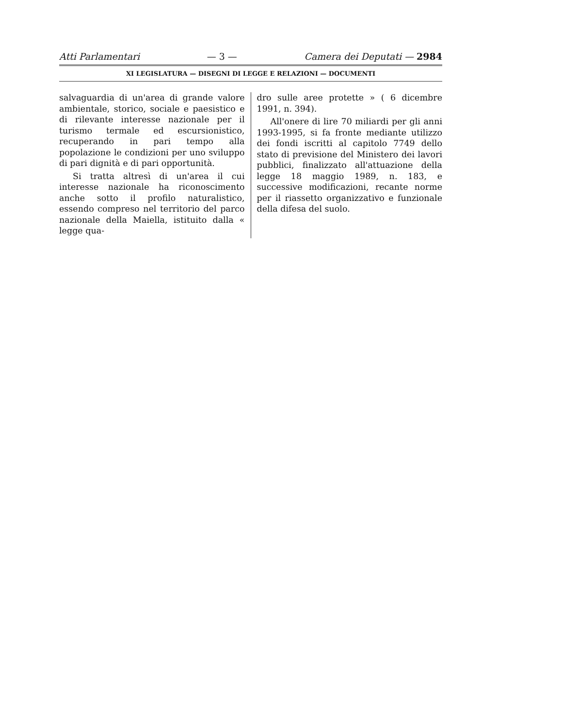Atti Parlamentari — 3 — Camera dei Deputati — 2984
XI LEGISLATURA — DISEGNI DI LEGGE E RELAZIONI — DOCUMENTI
salvaguardia di un'area di grande valore ambientale, storico, sociale e paesistico e di rilevante interesse nazionale per il turismo termale ed escursionistico, recuperando in pari tempo alla popolazione le condizioni per uno sviluppo di pari dignità e di pari opportunità.
Si tratta altresì di un'area il cui interesse nazionale ha riconoscimento anche sotto il profilo naturalistico, essendo compreso nel territorio del parco nazionale della Maiella, istituito dalla « legge qua-
dro sulle aree protette » ( 6 dicembre 1991, n. 394).
All'onere di lire 70 miliardi per gli anni 1993-1995, si fa fronte mediante utilizzo dei fondi iscritti al capitolo 7749 dello stato di previsione del Ministero dei lavori pubblici, finalizzato all'attuazione della legge 18 maggio 1989, n. 183, e successive modificazioni, recante norme per il riassetto organizzativo e funzionale della difesa del suolo.